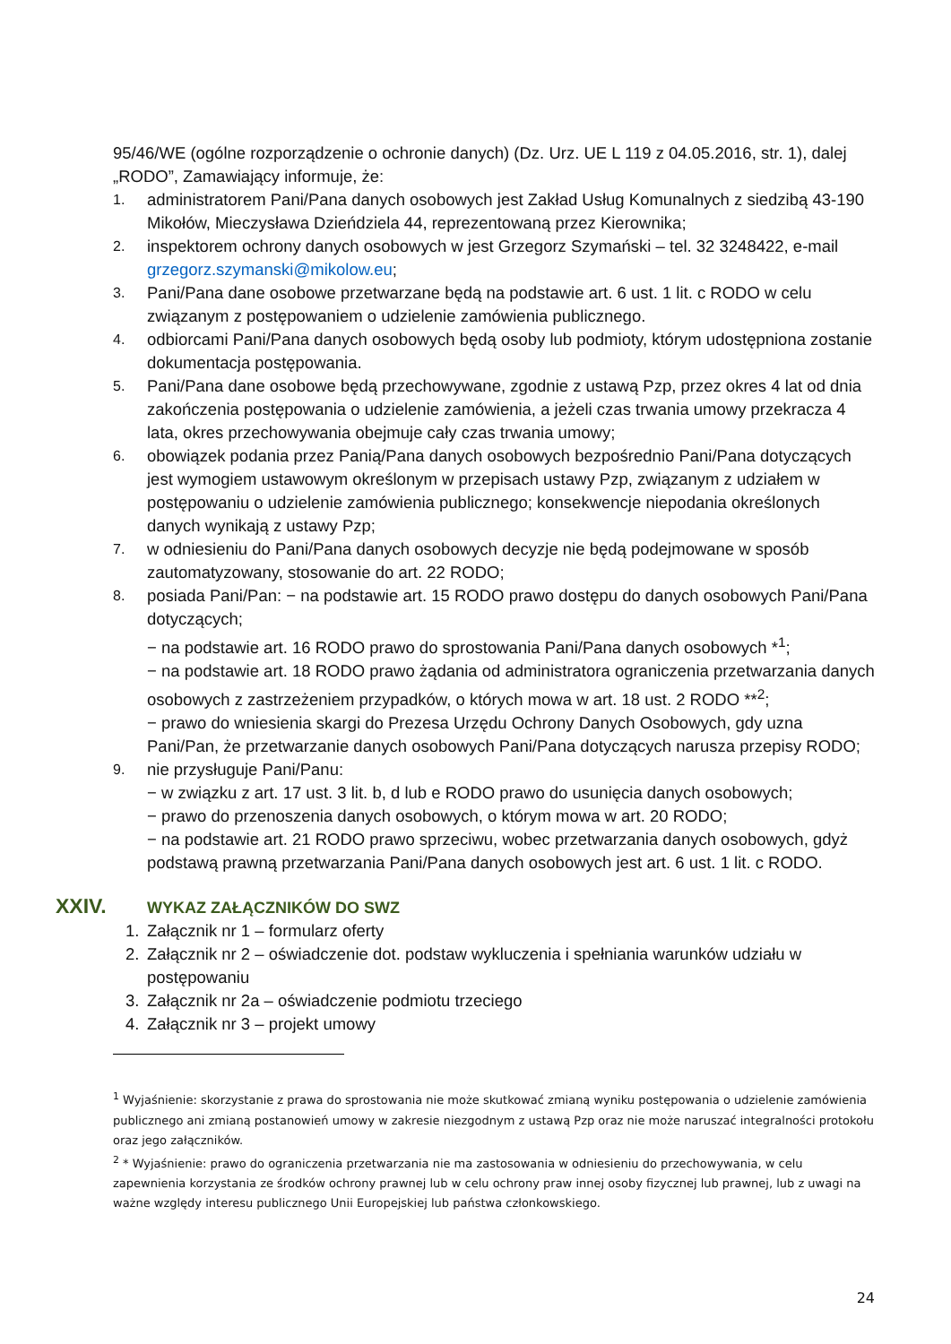95/46/WE (ogólne rozporządzenie o ochronie danych) (Dz. Urz. UE L 119 z 04.05.2016, str. 1), dalej „RODO”, Zamawiający informuje, że:
1.
administratorem Pani/Pana danych osobowych jest Zakład Usług Komunalnych z siedzibą 43-190 Mikołów, Mieczysława Dzieńdziela 44, reprezentowaną przez Kierownika;
2.
inspektorem ochrony danych osobowych w jest Grzegorz Szymański – tel. 32 3248422, e-mail grzegorz.szymanski@mikolow.eu;
3.
Pani/Pana dane osobowe przetwarzane będą na podstawie art. 6 ust. 1 lit. c RODO w celu związanym z postępowaniem o udzielenie zamówienia publicznego.
4.
odbiorcami Pani/Pana danych osobowych będą osoby lub podmioty, którym udostępniona zostanie dokumentacja postępowania.
5.
Pani/Pana dane osobowe będą przechowywane, zgodnie z ustawą Pzp, przez okres 4 lat od dnia zakończenia postępowania o udzielenie zamówienia, a jeżeli czas trwania umowy przekracza 4 lata, okres przechowywania obejmuje cały czas trwania umowy;
6.
obowiązek podania przez Panią/Pana danych osobowych bezpośrednio Pani/Pana dotyczących jest wymogiem ustawowym określonym w przepisach ustawy Pzp, związanym z udziałem w postępowaniu o udzielenie zamówienia publicznego; konsekwencje niepodania określonych danych wynikają z ustawy Pzp;
7.
w odniesieniu do Pani/Pana danych osobowych decyzje nie będą podejmowane w sposób zautomatyzowany, stosowanie do art. 22 RODO;
8.
posiada Pani/Pan: − na podstawie art. 15 RODO prawo dostępu do danych osobowych Pani/Pana dotyczących;
− na podstawie art. 16 RODO prawo do sprostowania Pani/Pana danych osobowych *<sup>1</sup>;
− na podstawie art. 18 RODO prawo żądania od administratora ograniczenia przetwarzania danych osobowych z zastrzeżeniem przypadków, o których mowa w art. 18 ust. 2 RODO **<sup>2</sup>;
− prawo do wniesienia skargi do Prezesa Urzędu Ochrony Danych Osobowych, gdy uzna Pani/Pan, że przetwarzanie danych osobowych Pani/Pana dotyczących narusza przepisy RODO;
9.
nie przysługuje Pani/Panu:
− w związku z art. 17 ust. 3 lit. b, d lub e RODO prawo do usunięcia danych osobowych;
− prawo do przenoszenia danych osobowych, o którym mowa w art. 20 RODO;
− na podstawie art. 21 RODO prawo sprzeciwu, wobec przetwarzania danych osobowych, gdyż podstawą prawną przetwarzania Pani/Pana danych osobowych jest art. 6 ust. 1 lit. c RODO.
XXIV. WYKAZ ZAŁĄCZNIKÓW DO SWZ
1. Załącznik nr 1 – formularz oferty
2. Załącznik nr 2 – oświadczenie dot. podstaw wykluczenia i spełniania warunków udziału w postępowaniu
3. Załącznik nr 2a – oświadczenie podmiotu trzeciego
4. Załącznik nr 3 – projekt umowy
<sup>1</sup> Wyjaśnienie: skorzystanie z prawa do sprostowania nie może skutkować zmianą wyniku postępowania o udzielenie zamówienia publicznego ani zmianą postanowień umowy w zakresie niezgodnym z ustawą Pzp oraz nie może naruszać integralności protokołu oraz jego załączników.
<sup>2</sup> * Wyjaśnienie: prawo do ograniczenia przetwarzania nie ma zastosowania w odniesieniu do przechowywania, w celu zapewnienia korzystania ze środków ochrony prawnej lub w celu ochrony praw innej osoby fizycznej lub prawnej, lub z uwagi na ważne względy interesu publicznego Unii Europejskiej lub państwa członkowskiego.
24